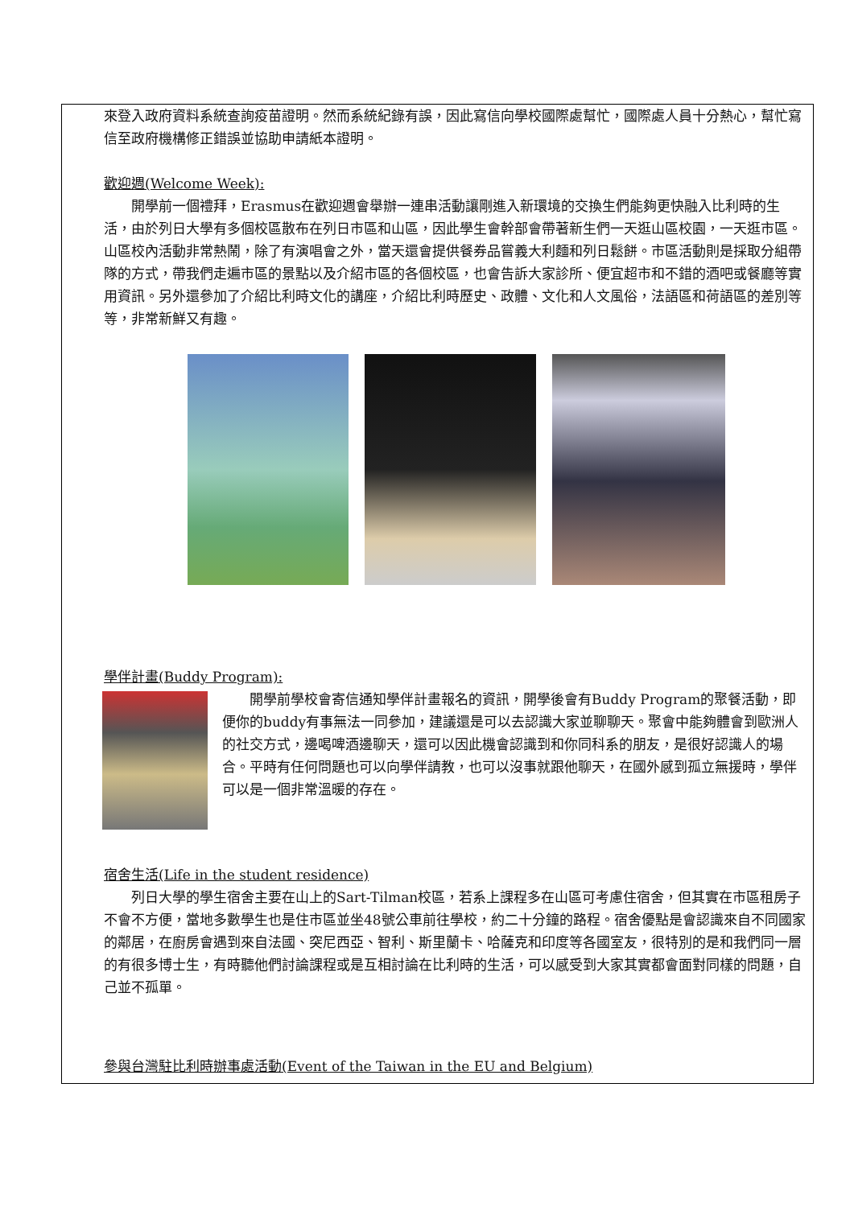來登入政府資料系統查詢疫苗證明。然而系統紀錄有誤，因此寫信向學校國際處幫忙，國際處人員十分熱心，幫忙寫信至政府機構修正錯誤並協助申請紙本證明。
歡迎週(Welcome Week):
開學前一個禮拜，Erasmus在歡迎週會舉辦一連串活動讓剛進入新環境的交換生們能夠更快融入比利時的生活，由於列日大學有多個校區散布在列日市區和山區，因此學生會幹部會帶著新生們一天逛山區校園，一天逛市區。山區校內活動非常熱鬧，除了有演唱會之外，當天還會提供餐券品嘗義大利麵和列日鬆餅。市區活動則是採取分組帶隊的方式，帶我們走遍市區的景點以及介紹市區的各個校區，也會告訴大家診所、便宜超市和不錯的酒吧或餐廳等實用資訊。另外還參加了介紹比利時文化的講座，介紹比利時歷史、政體、文化和人文風俗，法語區和荷語區的差別等等，非常新鮮又有趣。
學伴計畫(Buddy Program):
開學前學校會寄信通知學伴計畫報名的資訊，開學後會有Buddy Program的聚餐活動，即便你的buddy有事無法一同參加，建議還是可以去認識大家並聊聊天。聚會中能夠體會到歐洲人的社交方式，邊喝啤酒邊聊天，還可以因此機會認識到和你同科系的朋友，是很好認識人的場合。平時有任何問題也可以向學伴請教，也可以沒事就跟他聊天，在國外感到孤立無援時，學伴可以是一個非常溫暖的存在。
宿舍生活(Life in the student residence)
列日大學的學生宿舍主要在山上的Sart-Tilman校區，若系上課程多在山區可考慮住宿舍，但其實在市區租房子不會不方便，當地多數學生也是住市區並坐48號公車前往學校，約二十分鐘的路程。宿舍優點是會認識來自不同國家的鄰居，在廚房會遇到來自法國、突尼西亞、智利、斯里蘭卡、哈薩克和印度等各國室友，很特別的是和我們同一層的有很多博士生，有時聽他們討論課程或是互相討論在比利時的生活，可以感受到大家其實都會面對同樣的問題，自己並不孤單。
參與台灣駐比利時辦事處活動(Event of the Taiwan in the EU and Belgium)